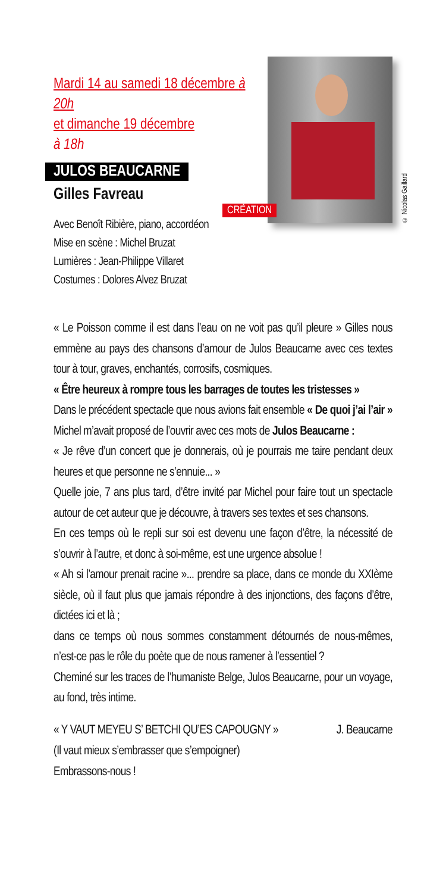Mardi 14 au samedi 18 décembre à 20h
et dimanche 19 décembre
à 18h
JULOS BEAUCARNE
Gilles Favreau
Avec Benoît Ribière, piano, accordéon
Mise en scène : Michel Bruzat
Lumières : Jean-Philippe Villaret
Costumes : Dolores Alvez Bruzat
CRÉATION
© Nicolas Gaillard
« Le Poisson comme il est dans l’eau on ne voit pas qu’il pleure » Gilles nous emmène au pays des chansons d’amour de Julos Beaucarne avec ces textes tour à tour, graves, enchantés, corrosifs, cosmiques.
« Être heureux à rompre tous les barrages de toutes les tristesses »
Dans le précédent spectacle que nous avions fait ensemble « De quoi j’ai l’air » Michel m’avait proposé de l’ouvrir avec ces mots de Julos Beaucarne :
« Je rêve d’un concert que je donnerais, où je pourrais me taire pendant deux heures et que personne ne s’ennuie... »
Quelle joie, 7 ans plus tard, d’être invité par Michel pour faire tout un spectacle autour de cet auteur que je découvre, à travers ses textes et ses chansons.
En ces temps où le repli sur soi est devenu une façon d’être, la nécessité de s’ouvrir à l’autre, et donc à soi-même, est une urgence absolue !
« Ah si l’amour prenait racine »... prendre sa place, dans ce monde du XXIème siècle, où il faut plus que jamais répondre à des injonctions, des façons d’être, dictées ici et là ;
dans ce temps où nous sommes constamment détournés de nous-mêmes, n’est-ce pas le rôle du poète que de nous ramener à l’essentiel ?
Cheminé sur les traces de l’humaniste Belge, Julos Beaucarne, pour un voyage, au fond, très intime.
« Y VAUT MEYEU S’ BETCHI QU’ES CAPOUGNY » J. Beaucarne
(Il vaut mieux s’embrasser que s’empoigner)
Embrassons-nous !